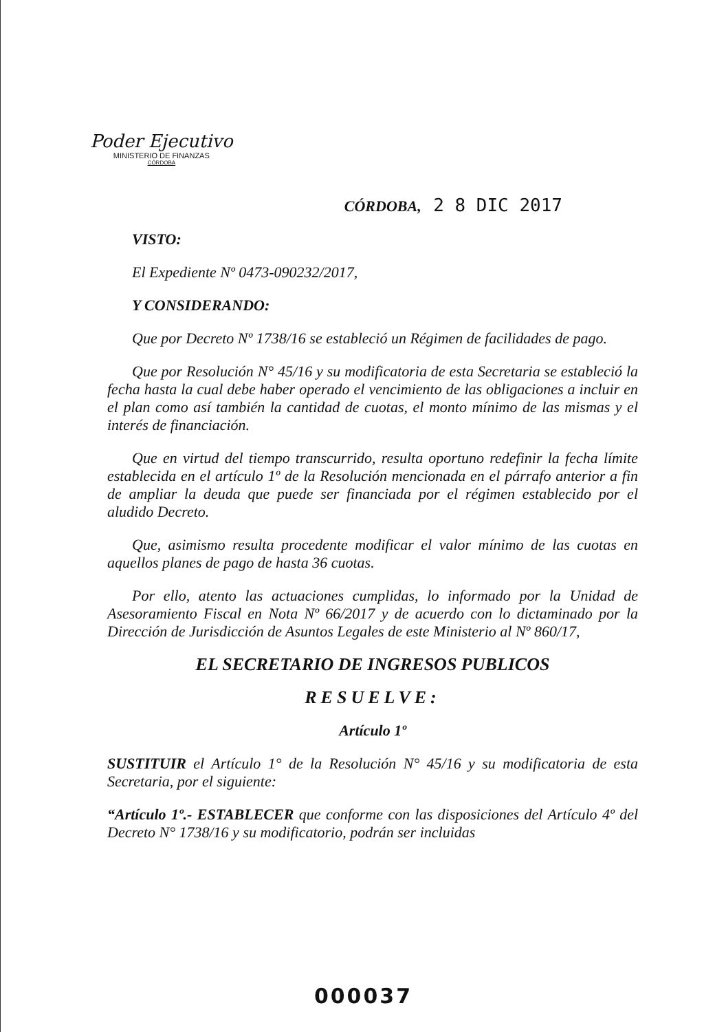Poder Ejecutivo
MINISTERIO DE FINANZAS
CÓRDOBA
CÓRDOBA, 2 8 DIC 2017
VISTO:
El Expediente Nº 0473-090232/2017,
Y CONSIDERANDO:
Que por Decreto Nº 1738/16 se estableció un Régimen de facilidades de pago.
Que por Resolución N° 45/16 y su modificatoria de esta Secretaria se estableció la fecha hasta la cual debe haber operado el vencimiento de las obligaciones a incluir en el plan como así también la cantidad de cuotas, el monto mínimo de las mismas y el interés de financiación.
Que en virtud del tiempo transcurrido, resulta oportuno redefinir la fecha límite establecida en el artículo 1º de la Resolución mencionada en el párrafo anterior a fin de ampliar la deuda que puede ser financiada por el régimen establecido por el aludido Decreto.
Que, asimismo resulta procedente modificar el valor mínimo de las cuotas en aquellos planes de pago de hasta 36 cuotas.
Por ello, atento las actuaciones cumplidas, lo informado por la Unidad de Asesoramiento Fiscal en Nota Nº 66/2017 y de acuerdo con lo dictaminado por la Dirección de Jurisdicción de Asuntos Legales de este Ministerio al Nº 860/17,
EL SECRETARIO DE INGRESOS PUBLICOS
RESUELVE:
Artículo 1º
SUSTITUIR el Artículo 1° de la Resolución N° 45/16 y su modificatoria de esta Secretaria, por el siguiente:
“Artículo 1º.- ESTABLECER que conforme con las disposiciones del Artículo 4º del Decreto N° 1738/16 y su modificatorio, podrán ser incluidas
000037